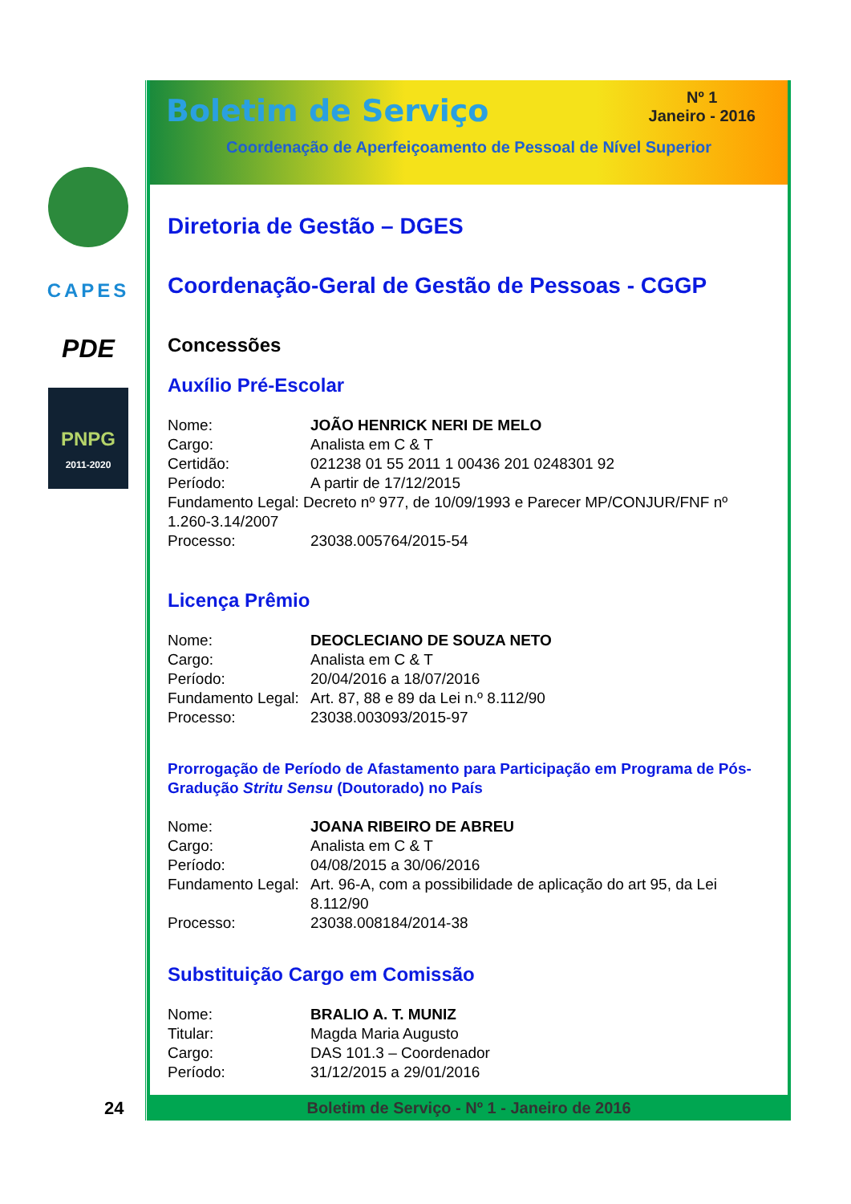CAPES
PDE
PNPG
2011-2020
Boletim de Serviço
Nº 1
Janeiro - 2016
Coordenação de Aperfeiçoamento de Pessoal de Nível Superior
Diretoria de Gestão – DGES
Coordenação-Geral de Gestão de Pessoas - CGGP
Concessões
Auxílio Pré-Escolar
Nome: JOÃO HENRICK NERI DE MELO
Cargo: Analista em C & T
Certidão: 021238 01 55 2011 1 00436 201 0248301 92
Período: A partir de 17/12/2015
Fundamento Legal: Decreto nº 977, de 10/09/1993 e Parecer MP/CONJUR/FNF nº 1.260-3.14/2007
Processo: 23038.005764/2015-54
Licença Prêmio
Nome: DEOCLECIANO DE SOUZA NETO
Cargo: Analista em C & T
Período: 20/04/2016 a 18/07/2016
Fundamento Legal: Art. 87, 88 e 89 da Lei n.º 8.112/90
Processo: 23038.003093/2015-97
Prorrogação de Período de Afastamento para Participação em Programa de Pós-Gradução Stritu Sensu (Doutorado) no País
Nome: JOANA RIBEIRO DE ABREU
Cargo: Analista em C & T
Período: 04/08/2015 a 30/06/2016
Fundamento Legal: Art. 96-A, com a possibilidade de aplicação do art 95, da Lei 8.112/90
Processo: 23038.008184/2014-38
Substituição Cargo em Comissão
Nome: BRALIO A. T. MUNIZ
Titular: Magda Maria Augusto
Cargo: DAS 101.3 – Coordenador
Período: 31/12/2015 a 29/01/2016
Boletim de Serviço - Nº 1 - Janeiro de 2016
24